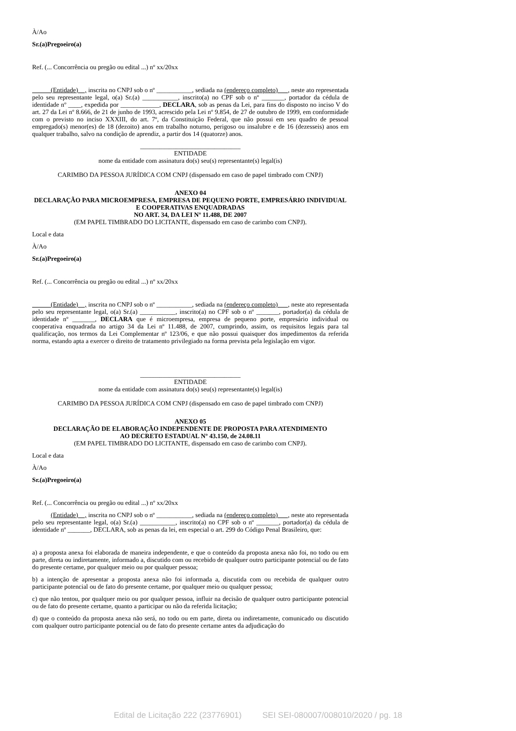À/Ao
Sr.(a)Pregoeiro(a)
Ref. (... Concorrência ou pregão ou edital ...) nº xx/20xx
(Entidade) , inscrita no CNPJ sob o nº ___________, sediada na (endereço completo) , neste ato representada pelo seu representante legal, o(a) Sr.(a) ___________, inscrito(a) no CPF sob o nº _______, portador da cédula de identidade nº ____, expedida por ____________, DECLARA, sob as penas da Lei, para fins do disposto no inciso V do art. 27 da Lei nº 8.666, de 21 de junho de 1993, acrescido pela Lei nº 9.854, de 27 de outubro de 1999, em conformidade com o previsto no inciso XXXIII, do art. 7º, da Constituição Federal, que não possui em seu quadro de pessoal empregado(s) menor(es) de 18 (dezoito) anos em trabalho noturno, perigoso ou insalubre e de 16 (dezesseis) anos em qualquer trabalho, salvo na condição de aprendiz, a partir dos 14 (quatorze) anos.
_______________________________
ENTIDADE
nome da entidade com assinatura do(s) seu(s) representante(s) legal(is)
CARIMBO DA PESSOA JURÍDICA COM CNPJ (dispensado em caso de papel timbrado com CNPJ)
ANEXO 04
DECLARAÇÃO PARA MICROEMPRESA, EMPRESA DE PEQUENO PORTE, EMPRESÁRIO INDIVIDUAL E COOPERATIVAS ENQUADRADAS
NO ART. 34, DA LEI Nº 11.488, DE 2007
(EM PAPEL TIMBRADO DO LICITANTE, dispensado em caso de carimbo com CNPJ).
Local e data
À/Ao
Sr.(a)Pregoeiro(a)
Ref. (... Concorrência ou pregão ou edital ...) nº xx/20xx
(Entidade) , inscrita no CNPJ sob o nº ___________, sediada na (endereço completo) , neste ato representada pelo seu representante legal, o(a) Sr.(a) ___________, inscrito(a) no CPF sob o nº _______, portador(a) da cédula de identidade nº _______, DECLARA que é microempresa, empresa de pequeno porte, empresário individual ou cooperativa enquadrada no artigo 34 da Lei nº 11.488, de 2007, cumprindo, assim, os requisitos legais para tal qualificação, nos termos da Lei Complementar nº 123/06, e que não possui quaisquer dos impedimentos da referida norma, estando apta a exercer o direito de tratamento privilegiado na forma prevista pela legislação em vigor.
_______________________________
ENTIDADE
nome da entidade com assinatura do(s) seu(s) representante(s) legal(is)
CARIMBO DA PESSOA JURÍDICA COM CNPJ (dispensado em caso de papel timbrado com CNPJ)
ANEXO 05
DECLARAÇÃO DE ELABORAÇÃO INDEPENDENTE DE PROPOSTA PARA ATENDIMENTO
AO DECRETO ESTADUAL Nº 43.150, de 24.08.11
(EM PAPEL TIMBRADO DO LICITANTE, dispensado em caso de carimbo com CNPJ).
Local e data
À/Ao
Sr.(a)Pregoeiro(a)
Ref. (... Concorrência ou pregão ou edital ...) nº xx/20xx
(Entidade) , inscrita no CNPJ sob o nº ___________, sediada na (endereço completo) , neste ato representada pelo seu representante legal, o(a) Sr.(a) ___________, inscrito(a) no CPF sob o nº _______, portador(a) da cédula de identidade nº _______, DECLARA, sob as penas da lei, em especial o art. 299 do Código Penal Brasileiro, que:
a) a proposta anexa foi elaborada de maneira independente, e que o conteúdo da proposta anexa não foi, no todo ou em parte, direta ou indiretamente, informado a, discutido com ou recebido de qualquer outro participante potencial ou de fato do presente certame, por qualquer meio ou por qualquer pessoa;
b) a intenção de apresentar a proposta anexa não foi informada a, discutida com ou recebida de qualquer outro participante potencial ou de fato do presente certame, por qualquer meio ou qualquer pessoa;
c) que não tentou, por qualquer meio ou por qualquer pessoa, influir na decisão de qualquer outro participante potencial ou de fato do presente certame, quanto a participar ou não da referida licitação;
d) que o conteúdo da proposta anexa não será, no todo ou em parte, direta ou indiretamente, comunicado ou discutido com qualquer outro participante potencial ou de fato do presente certame antes da adjudicação do
Edital de Licitação 222 (23776901) SEI SEI-080007/008010/2020 / pg. 18